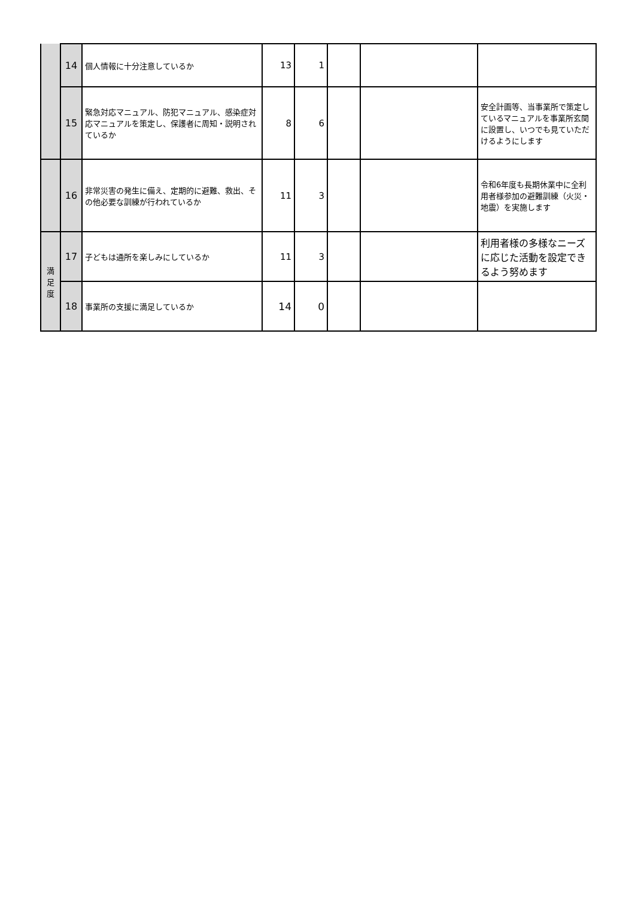| | 14 | 個人情報に十分注意しているか | 13 | 1 | | | |
| | 15 | 緊急対応マニュアル、防犯マニュアル、感染症対応マニュアルを策定し、保護者に周知・説明されているか | 8 | 6 | | | 安全計画等、当事業所で策定しているマニュアルを事業所玄関に設置し、いつでも見ていただけるようにします |
| | 16 | 非常災害の発生に備え、定期的に避難、救出、その他必要な訓練が行われているか | 11 | 3 | | | 令和6年度も長期休業中に全利用者様参加の避難訓練（火災・地震）を実施します |
| 満 足 度 | 17 | 子どもは通所を楽しみにしているか | 11 | 3 | | | 利用者様の多様なニーズに応じた活動を設定できるよう努めます |
| | 18 | 事業所の支援に満足しているか | 14 | 0 | | | |